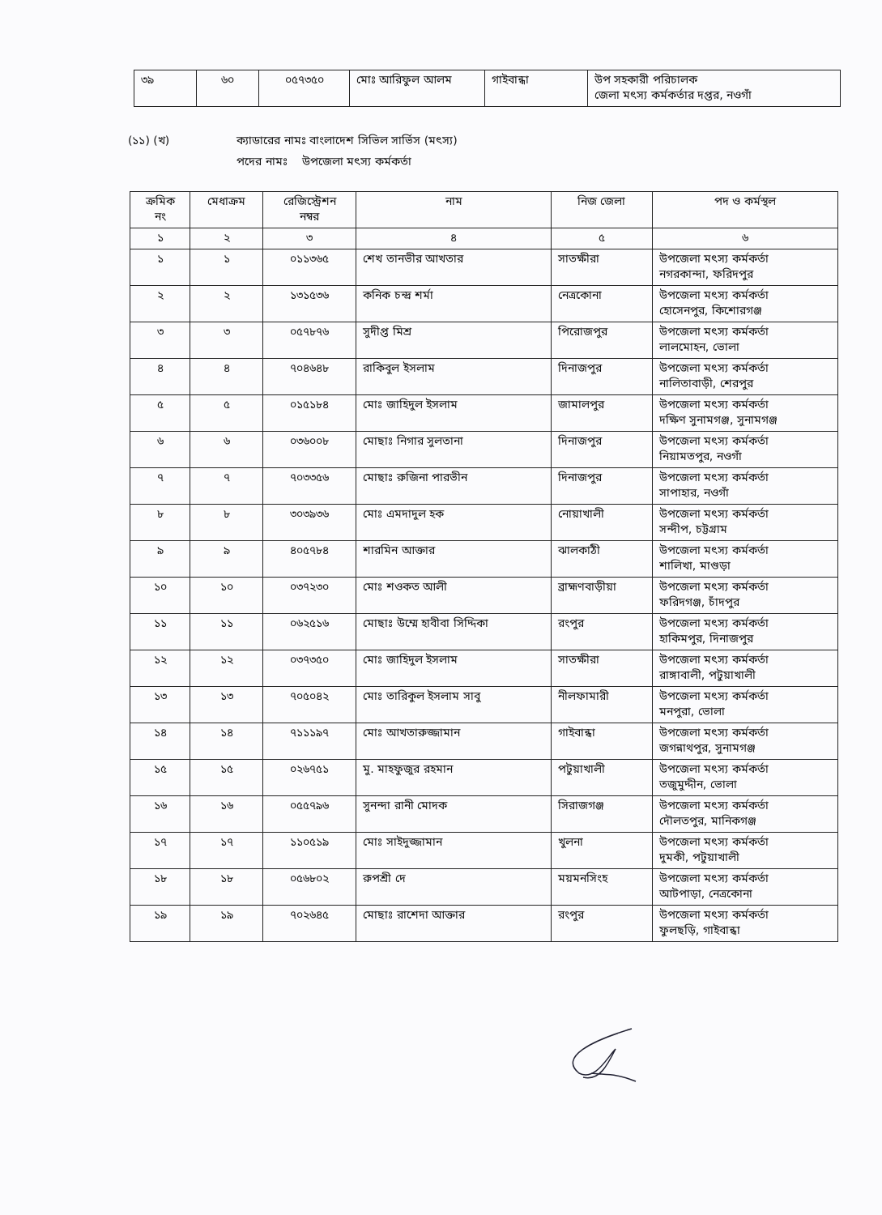| ৩৯ | ৬০ | ০৫৭৩৫০ | মোঃ আরিফুল আলম | গাইবান্ধা | উপ সহকারী পরিচালক জেলা মৎস্য কর্মকর্তার দপ্তর, নওগাঁ |
(১১) (খ) ক্যাডারের নামঃ বাংলাদেশ সিভিল সার্ভিস (মৎস্য)
পদের নামঃ উপজেলা মৎস্য কর্মকর্তা
| ক্রমিক নং | মেধাক্রম | রেজিস্ট্রেশন নম্বর | নাম | নিজ জেলা | পদ ও কর্মস্থল |
| --- | --- | --- | --- | --- | --- |
| ১ | ২ | ৩ | ৪ | ৫ | ৬ |
| ১ | ১ | ০১১৩৬৫ | শেখ তানভীর আখতার | সাতক্ষীরা | উপজেলা মৎস্য কর্মকর্তা নগরকান্দা, ফরিদপুর |
| ২ | ২ | ১৩১৫৩৬ | কনিক চন্দ্র শর্মা | নেত্রকোনা | উপজেলা মৎস্য কর্মকর্তা হোসেনপুর, কিশোরগঞ্জ |
| ৩ | ৩ | ০৫৭৮৭৬ | সুদীপ্ত মিশ্র | পিরোজপুর | উপজেলা মৎস্য কর্মকর্তা লালমোহন, ভোলা |
| ৪ | ৪ | ৭০৪৬৪৮ | রাকিবুল ইসলাম | দিনাজপুর | উপজেলা মৎস্য কর্মকর্তা নালিতাবাড়ী, শেরপুর |
| ৫ | ৫ | ০১৫১৮৪ | মোঃ জাহিদুল ইসলাম | জামালপুর | উপজেলা মৎস্য কর্মকর্তা দক্ষিণ সুনামগঞ্জ, সুনামগঞ্জ |
| ৬ | ৬ | ০৩৬০০৮ | মোছাঃ নিগার সুলতানা | দিনাজপুর | উপজেলা মৎস্য কর্মকর্তা নিয়ামতপুর, নওগাঁ |
| ৭ | ৭ | ৭০৩৩৫৬ | মোছাঃ রুজিনা পারভীন | দিনাজপুর | উপজেলা মৎস্য কর্মকর্তা সাপাহার, নওগাঁ |
| ৮ | ৮ | ৩০৩৯৩৬ | মোঃ এমদাদুল হক | নোয়াখালী | উপজেলা মৎস্য কর্মকর্তা সন্দীপ, চট্টগ্রাম |
| ৯ | ৯ | ৪০৫৭৮৪ | শারমিন আক্তার | ঝালকাঠী | উপজেলা মৎস্য কর্মকর্তা শালিখা, মাগুড়া |
| ১০ | ১০ | ০৩৭২৩০ | মোঃ শওকত আলী | ব্রাহ্মণবাড়ীয়া | উপজেলা মৎস্য কর্মকর্তা ফরিদগঞ্জ, চাঁদপুর |
| ১১ | ১১ | ০৬২৫১৬ | মোছাঃ উম্মে হাবীবা সিদ্দিকা | রংপুর | উপজেলা মৎস্য কর্মকর্তা হাকিমপুর, দিনাজপুর |
| ১২ | ১২ | ০৩৭৩৫০ | মোঃ জাহিদুল ইসলাম | সাতক্ষীরা | উপজেলা মৎস্য কর্মকর্তা রাঙ্গাবালী, পটুয়াখালী |
| ১৩ | ১৩ | ৭০৫০৪২ | মোঃ তারিকুল ইসলাম সাবু | নীলফামারী | উপজেলা মৎস্য কর্মকর্তা মনপুরা, ভোলা |
| ১৪ | ১৪ | ৭১১১৯৭ | মোঃ আখতারুজ্জামান | গাইবান্ধা | উপজেলা মৎস্য কর্মকর্তা জগন্নাথপুর, সুনামগঞ্জ |
| ১৫ | ১৫ | ০২৬৭৫১ | মু. মাহফুজুর রহমান | পটুয়াখালী | উপজেলা মৎস্য কর্মকর্তা তজুমুদ্দীন, ভোলা |
| ১৬ | ১৬ | ০৫৫৭৯৬ | সুনন্দা রানী মোদক | সিরাজগঞ্জ | উপজেলা মৎস্য কর্মকর্তা দৌলতপুর, মানিকগঞ্জ |
| ১৭ | ১৭ | ১১০৫১৯ | মোঃ সাইদুজ্জামান | খুলনা | উপজেলা মৎস্য কর্মকর্তা দুমকী, পটুয়াখালী |
| ১৮ | ১৮ | ০৫৬৮০২ | রুপশ্রী দে | ময়মনসিংহ | উপজেলা মৎস্য কর্মকর্তা আটপাড়া, নেত্রকোনা |
| ১৯ | ১৯ | ৭০২৬৪৫ | মোছাঃ রাশেদা আক্তার | রংপুর | উপজেলা মৎস্য কর্মকর্তা ফুলছড়ি, গাইবান্ধা |